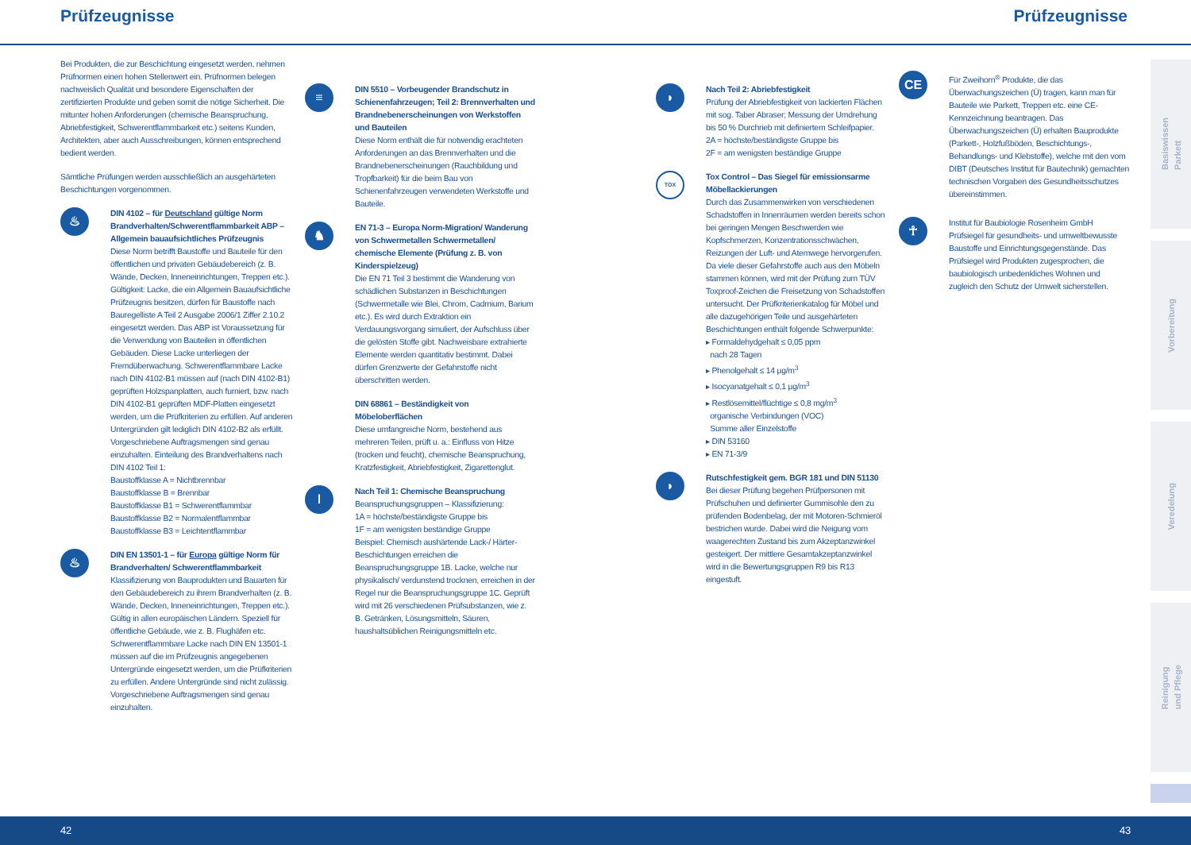Prüfzeugnisse Prüfzeugnisse
Bei Produkten, die zur Beschichtung eingesetzt werden, nehmen Prüfnormen einen hohen Stellenwert ein. Prüfnormen belegen nachweislich Qualität und besondere Eigenschaften der zertifizierten Produkte und geben somit die nötige Sicherheit. Die mitunter hohen Anforderungen (chemische Beanspruchung, Abriebfestigkeit, Schwerentflammbarkeit etc.) seitens Kunden, Architekten, aber auch Ausschreibungen, können entsprechend bedient werden.
Sämtliche Prüfungen werden ausschließlich an ausgehärteten Beschichtungen vorgenommen.
♨
DIN 4102 – für Deutschland gültige Norm Brandverhalten/Schwerentflammbarkeit ABP – Allgemein bauaufsichtliches Prüfzeugnis
Diese Norm betrifft Baustoffe und Bauteile für den öffentlichen und privaten Gebäudebereich (z. B. Wände, Decken, Inneneinrichtungen, Treppen etc.).
Gültigkeit: Lacke, die ein Allgemein Bauaufsichtliche Prüfzeugnis besitzen, dürfen für Baustoffe nach Bauregelliste A Teil 2 Ausgabe 2006/1 Ziffer 2.10.2 eingesetzt werden. Das ABP ist Voraussetzung für die Verwendung von Bauteilen in öffentlichen Gebäuden. Diese Lacke unterliegen der Fremdüberwachung. Schwerentflammbare Lacke nach DIN 4102-B1 müssen auf (nach DIN 4102-B1) geprüften Holzspanplatten, auch furniert, bzw. nach DIN 4102-B1 geprüften MDF-Platten eingesetzt werden, um die Prüfkriterien zu erfüllen. Auf anderen Untergründen gilt lediglich DIN 4102-B2 als erfüllt. Vorgeschriebene Auftragsmengen sind genau einzuhalten. Einteilung des Brandverhaltens nach DIN 4102 Teil 1:
Baustoffklasse A = Nichtbrennbar
Baustoffklasse B = Brennbar
Baustoffklasse B1 = Schwerentflammbar
Baustoffklasse B2 = Normalentflammbar
Baustoffklasse B3 = Leichtentflammbar
♨
DIN EN 13501-1 – für Europa gültige Norm für Brandverhalten/ Schwerentflammbarkeit
Klassifizierung von Bauprodukten und Bauarten für den Gebäudebereich zu ihrem Brandverhalten (z. B. Wände, Decken, Inneneinrichtungen, Treppen etc.). Gültig in allen europäischen Ländern. Speziell für öffentliche Gebäude, wie z. B. Flughäfen etc. Schwerentflammbare Lacke nach DIN EN 13501-1 müssen auf die im Prüfzeugnis angegebenen Untergründe eingesetzt werden, um die Prüfkriterien zu erfüllen. Andere Untergründe sind nicht zulässig. Vorgeschriebene Auftragsmengen sind genau einzuhalten.
≡
DIN 5510 – Vorbeugender Brandschutz in Schienenfahrzeugen; Teil 2: Brennverhalten und Brandnebenerscheinungen von Werkstoffen und Bauteilen
Diese Norm enthält die für notwendig erachteten Anforderungen an das Brennverhalten und die Brandnebenerscheinungen (Rauchbildung und Tropfbarkeit) für die beim Bau von Schienenfahrzeugen verwendeten Werkstoffe und Bauteile.
♞
EN 71-3 – Europa Norm-Migration/ Wanderung von Schwermetallen Schwermetallen/ chemische Elemente (Prüfung z. B. von Kinderspielzeug)
Die EN 71 Teil 3 bestimmt die Wanderung von schädlichen Substanzen in Beschichtungen (Schwermetalle wie Blei, Chrom, Cadmium, Barium etc.). Es wird durch Extraktion ein Verdauungsvorgang simuliert, der Aufschluss über die gelösten Stoffe gibt. Nachweisbare extrahierte Elemente werden quantitativ bestimmt. Dabei dürfen Grenzwerte der Gefahrstoffe nicht überschritten werden.
DIN 68861 – Beständigkeit von Möbeloberflächen
Diese umfangreiche Norm, bestehend aus mehreren Teilen, prüft u. a.: Einfluss von Hitze (trocken und feucht), chemische Beanspruchung, Kratzfestigkeit, Abriebfestigkeit, Zigarettenglut.
ǀ
Nach Teil 1: Chemische Beanspruchung
Beanspruchungsgruppen – Klassifizierung:
1A = höchste/beständigste Gruppe bis
1F = am wenigsten beständige Gruppe
Beispiel: Chemisch aushärtende Lack-/ Härter-Beschichtungen erreichen die Beanspruchungsgruppe 1B. Lacke, welche nur physikalisch/ verdunstend trocknen, erreichen in der Regel nur die Beanspruchungsgruppe 1C. Geprüft wird mit 26 verschiedenen Prüfsubstanzen, wie z. B. Getränken, Lösungsmitteln, Säuren, haushaltsüblichen Reinigungsmitteln etc.
◗
Nach Teil 2: Abriebfestigkeit
Prüfung der Abriebfestigkeit von lackierten Flächen mit sog. Taber Abraser; Messung der Umdrehung bis 50 % Durchrieb mit definiertem Schleifpapier.
2A = höchste/beständigste Gruppe bis
2F = am wenigsten beständige Gruppe
TOX
Tox Control – Das Siegel für emissionsarme Möbellackierungen
Durch das Zusammenwirken von verschiedenen Schadstoffen in Innenräumen werden bereits schon bei geringen Mengen Beschwerden wie Kopfschmerzen, Konzentrationsschwächen, Reizungen der Luft- und Atemwege hervorgerufen. Da viele dieser Gefahrstoffe auch aus den Möbeln stammen können, wird mit der Prüfung zum TÜV Toxproof-Zeichen die Freisetzung von Schadstoffen untersucht. Der Prüfkriterienkatalog für Möbel und alle dazugehörigen Teile und ausgehärteten Beschichtungen enthält folgende Schwerpunkte:
▸ Formaldehydgehalt ≤ 0,05 ppm
nach 28 Tagen
▸ Phenolgehalt ≤ 14 µg/m<sup>3</sup>
▸ Isocyanatgehalt ≤ 0,1 µg/m<sup>3</sup>
▸ Restlösemittel/flüchtige ≤ 0,8 mg/m<sup>3</sup>
organische Verbindungen (VOC)
Summe aller Einzelstoffe
▸ DIN 53160
▸ EN 71-3/9
◗
Rutschfestigkeit gem. BGR 181 und DIN 51130
Bei dieser Prüfung begehen Prüfpersonen mit Prüfschuhen und definierter Gummisohle den zu prüfenden Bodenbelag, der mit Motoren-Schmieröl bestrichen wurde. Dabei wird die Neigung vom waagerechten Zustand bis zum Akzeptanzwinkel gesteigert. Der mittlere Gesamtakzeptanzwinkel wird in die Bewertungsgruppen R9 bis R13 eingestuft.
CE
Für Zweihorn<sup>®</sup> Produkte, die das Überwachungszeichen (Ü) tragen, kann man für Bauteile wie Parkett, Treppen etc. eine CE-Kennzeichnung beantragen. Das Überwachungszeichen (Ü) erhalten Bauprodukte (Parkett-, Holzfußböden, Beschichtungs-, Behandlungs- und Klebstoffe), welche mit den vom DIBT (Deutsches Institut für Bautechnik) gemachten technischen Vorgaben des Gesundheitsschutzes übereinstimmen.
☥
Institut für Baubiologie Rosenheim GmbH Prüfsiegel für gesundheits- und umweltbewusste Baustoffe und Einrichtungsgegenstände. Das Prüfsiegel wird Produkten zugesprochen, die baubiologisch unbedenkliches Wohnen und zugleich den Schutz der Umwelt sicherstellen.
Basiswissen
Parkett
Vorbereitung
Veredelung
Reinigung
und Pflege
42 43